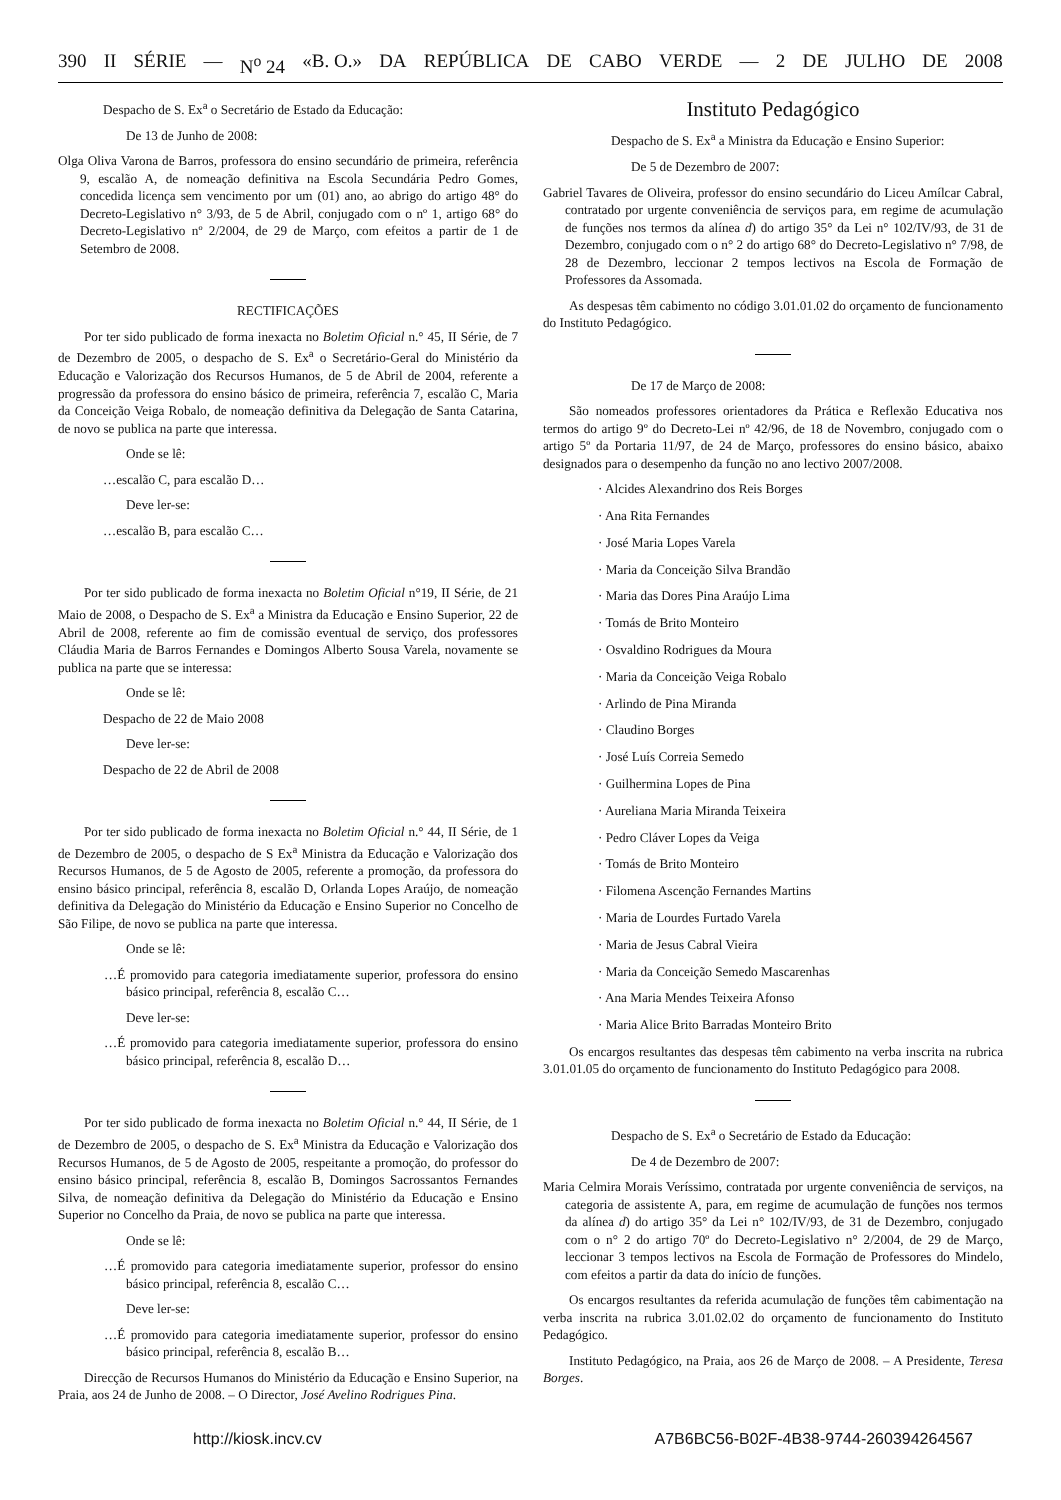390 II SÉRIE — N<sup>o</sup> 24 «B. O.» DA REPÚBLICA DE CABO VERDE — 2 DE JULHO DE 2008
Despacho de S. Ex<sup>a</sup> o Secretário de Estado da Educação:
De 13 de Junho de 2008:
Olga Oliva Varona de Barros, professora do ensino secundário de primeira, referência 9, escalão A, de nomeação definitiva na Escola Secundária Pedro Gomes, concedida licença sem vencimento por um (01) ano, ao abrigo do artigo 48° do Decreto-Legislativo n° 3/93, de 5 de Abril, conjugado com o nº 1, artigo 68° do Decreto-Legislativo nº 2/2004, de 29 de Março, com efeitos a partir de 1 de Setembro de 2008.
RECTIFICAÇÕES
Por ter sido publicado de forma inexacta no Boletim Oficial n.° 45, II Série, de 7 de Dezembro de 2005, o despacho de S. Ex<sup>a</sup> o Secretário-Geral do Ministério da Educação e Valorização dos Recursos Humanos, de 5 de Abril de 2004, referente a progressão da professora do ensino básico de primeira, referência 7, escalão C, Maria da Conceição Veiga Robalo, de nomeação definitiva da Delegação de Santa Catarina, de novo se publica na parte que interessa.
Onde se lê:
…escalão C, para escalão D…
Deve ler-se:
…escalão B, para escalão C…
Por ter sido publicado de forma inexacta no Boletim Oficial n°19, II Série, de 21 Maio de 2008, o Despacho de S. Ex<sup>a</sup> a Ministra da Educação e Ensino Superior, 22 de Abril de 2008, referente ao fim de comissão eventual de serviço, dos professores Cláudia Maria de Barros Fernandes e Domingos Alberto Sousa Varela, novamente se publica na parte que se interessa:
Onde se lê:
Despacho de 22 de Maio 2008
Deve ler-se:
Despacho de 22 de Abril de 2008
Por ter sido publicado de forma inexacta no Boletim Oficial n.° 44, II Série, de 1 de Dezembro de 2005, o despacho de S Ex<sup>a</sup> Ministra da Educação e Valorização dos Recursos Humanos, de 5 de Agosto de 2005, referente a promoção, da professora do ensino básico principal, referência 8, escalão D, Orlanda Lopes Araújo, de nomeação definitiva da Delegação do Ministério da Educação e Ensino Superior no Concelho de São Filipe, de novo se publica na parte que interessa.
Onde se lê:
…É promovido para categoria imediatamente superior, professora do ensino básico principal, referência 8, escalão C…
Deve ler-se:
…É promovido para categoria imediatamente superior, professora do ensino básico principal, referência 8, escalão D…
Por ter sido publicado de forma inexacta no Boletim Oficial n.° 44, II Série, de 1 de Dezembro de 2005, o despacho de S. Ex<sup>a</sup> Ministra da Educação e Valorização dos Recursos Humanos, de 5 de Agosto de 2005, respeitante a promoção, do professor do ensino básico principal, referência 8, escalão B, Domingos Sacrossantos Fernandes Silva, de nomeação definitiva da Delegação do Ministério da Educação e Ensino Superior no Concelho da Praia, de novo se publica na parte que interessa.
Onde se lê:
…É promovido para categoria imediatamente superior, professor do ensino básico principal, referência 8, escalão C…
Deve ler-se:
…É promovido para categoria imediatamente superior, professor do ensino básico principal, referência 8, escalão B…
Direcção de Recursos Humanos do Ministério da Educação e Ensino Superior, na Praia, aos 24 de Junho de 2008. – O Director, José Avelino Rodrigues Pina.
Instituto Pedagógico
Despacho de S. Ex<sup>a</sup> a Ministra da Educação e Ensino Superior:
De 5 de Dezembro de 2007:
Gabriel Tavares de Oliveira, professor do ensino secundário do Liceu Amílcar Cabral, contratado por urgente conveniência de serviços para, em regime de acumulação de funções nos termos da alínea d) do artigo 35° da Lei n° 102/IV/93, de 31 de Dezembro, conjugado com o n° 2 do artigo 68° do Decreto-Legislativo n° 7/98, de 28 de Dezembro, leccionar 2 tempos lectivos na Escola de Formação de Professores da Assomada.
As despesas têm cabimento no código 3.01.01.02 do orçamento de funcionamento do Instituto Pedagógico.
De 17 de Março de 2008:
São nomeados professores orientadores da Prática e Reflexão Educativa nos termos do artigo 9º do Decreto-Lei nº 42/96, de 18 de Novembro, conjugado com o artigo 5º da Portaria 11/97, de 24 de Março, professores do ensino básico, abaixo designados para o desempenho da função no ano lectivo 2007/2008.
· Alcides Alexandrino dos Reis Borges
· Ana Rita Fernandes
· José Maria Lopes Varela
· Maria da Conceição Silva Brandão
· Maria das Dores Pina Araújo Lima
· Tomás de Brito Monteiro
· Osvaldino Rodrigues da Moura
· Maria da Conceição Veiga Robalo
· Arlindo de Pina Miranda
· Claudino Borges
· José Luís Correia Semedo
· Guilhermina Lopes de Pina
· Aureliana Maria Miranda Teixeira
· Pedro Cláver Lopes da Veiga
· Tomás de Brito Monteiro
· Filomena Ascenção Fernandes Martins
· Maria de Lourdes Furtado Varela
· Maria de Jesus Cabral Vieira
· Maria da Conceição Semedo Mascarenhas
· Ana Maria Mendes Teixeira Afonso
· Maria Alice Brito Barradas Monteiro Brito
Os encargos resultantes das despesas têm cabimento na verba inscrita na rubrica 3.01.01.05 do orçamento de funcionamento do Instituto Pedagógico para 2008.
Despacho de S. Ex<sup>a</sup> o Secretário de Estado da Educação:
De 4 de Dezembro de 2007:
Maria Celmira Morais Veríssimo, contratada por urgente conveniência de serviços, na categoria de assistente A, para, em regime de acumulação de funções nos termos da alínea d) do artigo 35° da Lei n° 102/IV/93, de 31 de Dezembro, conjugado com o n° 2 do artigo 70º do Decreto-Legislativo n° 2/2004, de 29 de Março, leccionar 3 tempos lectivos na Escola de Formação de Professores do Mindelo, com efeitos a partir da data do início de funções.
Os encargos resultantes da referida acumulação de funções têm cabimentação na verba inscrita na rubrica 3.01.02.02 do orçamento de funcionamento do Instituto Pedagógico.
Instituto Pedagógico, na Praia, aos 26 de Março de 2008. – A Presidente, Teresa Borges.
http://kiosk.incv.cv A7B6BC56-B02F-4B38-9744-260394264567